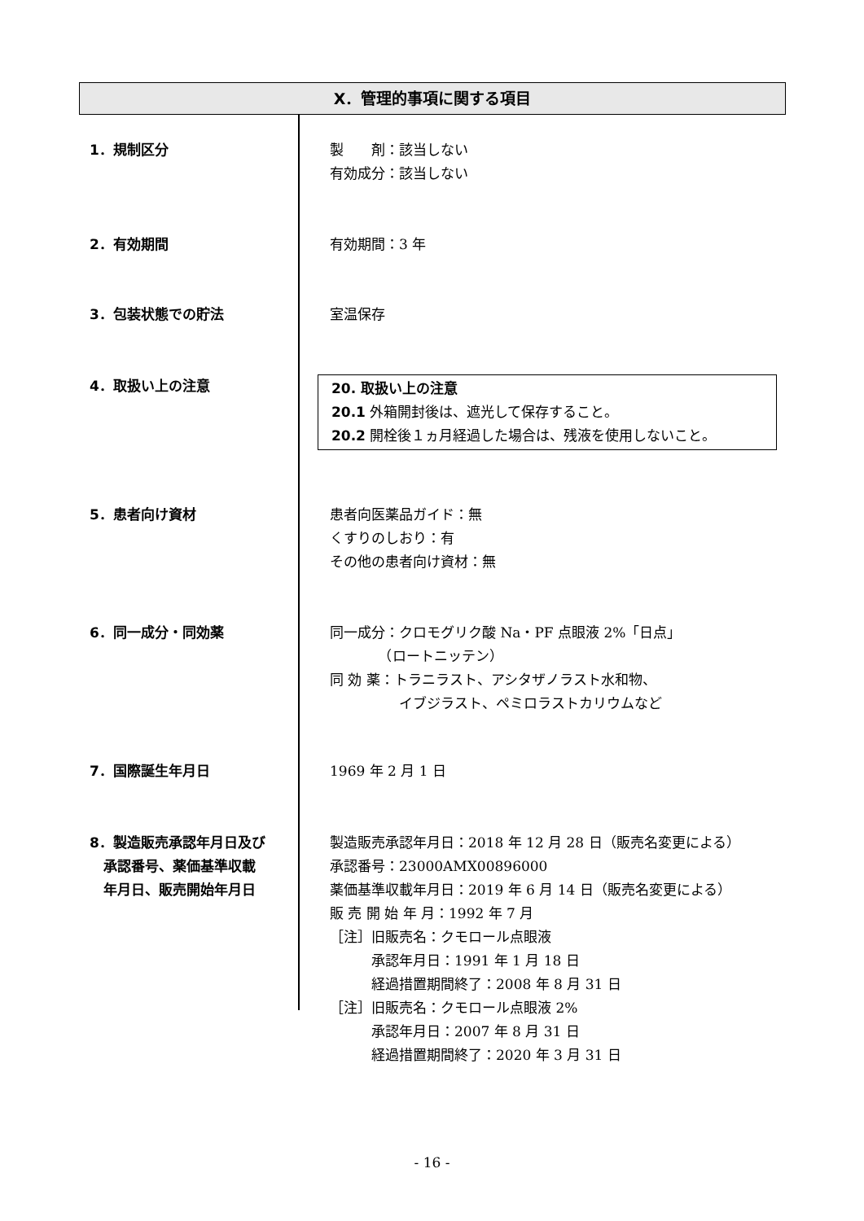Ⅹ．管理的事項に関する項目
1．規制区分 製　　剤：該当しない
有効成分：該当しない
2．有効期間 有効期間：3 年
3．包装状態での貯法 室温保存
4．取扱い上の注意 20. 取扱い上の注意
20.1 外箱開封後は、遮光して保存すること。
20.2 開栓後１ヵ月経過した場合は、残液を使用しないこと。
5．患者向け資材 患者向医薬品ガイド：無
くすりのしおり：有
その他の患者向け資材：無
6．同一成分・同効薬 同一成分：クロモグリク酸 Na・PF 点眼液 2%「日点」
　　　　（ロートニッテン）
同 効 薬：トラニラスト、アシタザノラスト水和物、
　　　　　イブジラスト、ペミロラストカリウムなど
7．国際誕生年月日 1969 年 2 月 1 日
8．製造販売承認年月日及び
　承認番号、薬価基準収載
　年月日、販売開始年月日
製造販売承認年月日：2018 年 12 月 28 日（販売名変更による）
承認番号：23000AMX00896000
薬価基準収載年月日：2019 年 6 月 14 日（販売名変更による）
販 売 開 始 年 月：1992 年 7 月
［注］旧販売名：クモロール点眼液
　　　承認年月日：1991 年 1 月 18 日
　　　経過措置期間終了：2008 年 8 月 31 日
［注］旧販売名：クモロール点眼液 2%
　　　承認年月日：2007 年 8 月 31 日
　　　経過措置期間終了：2020 年 3 月 31 日
- 16 -